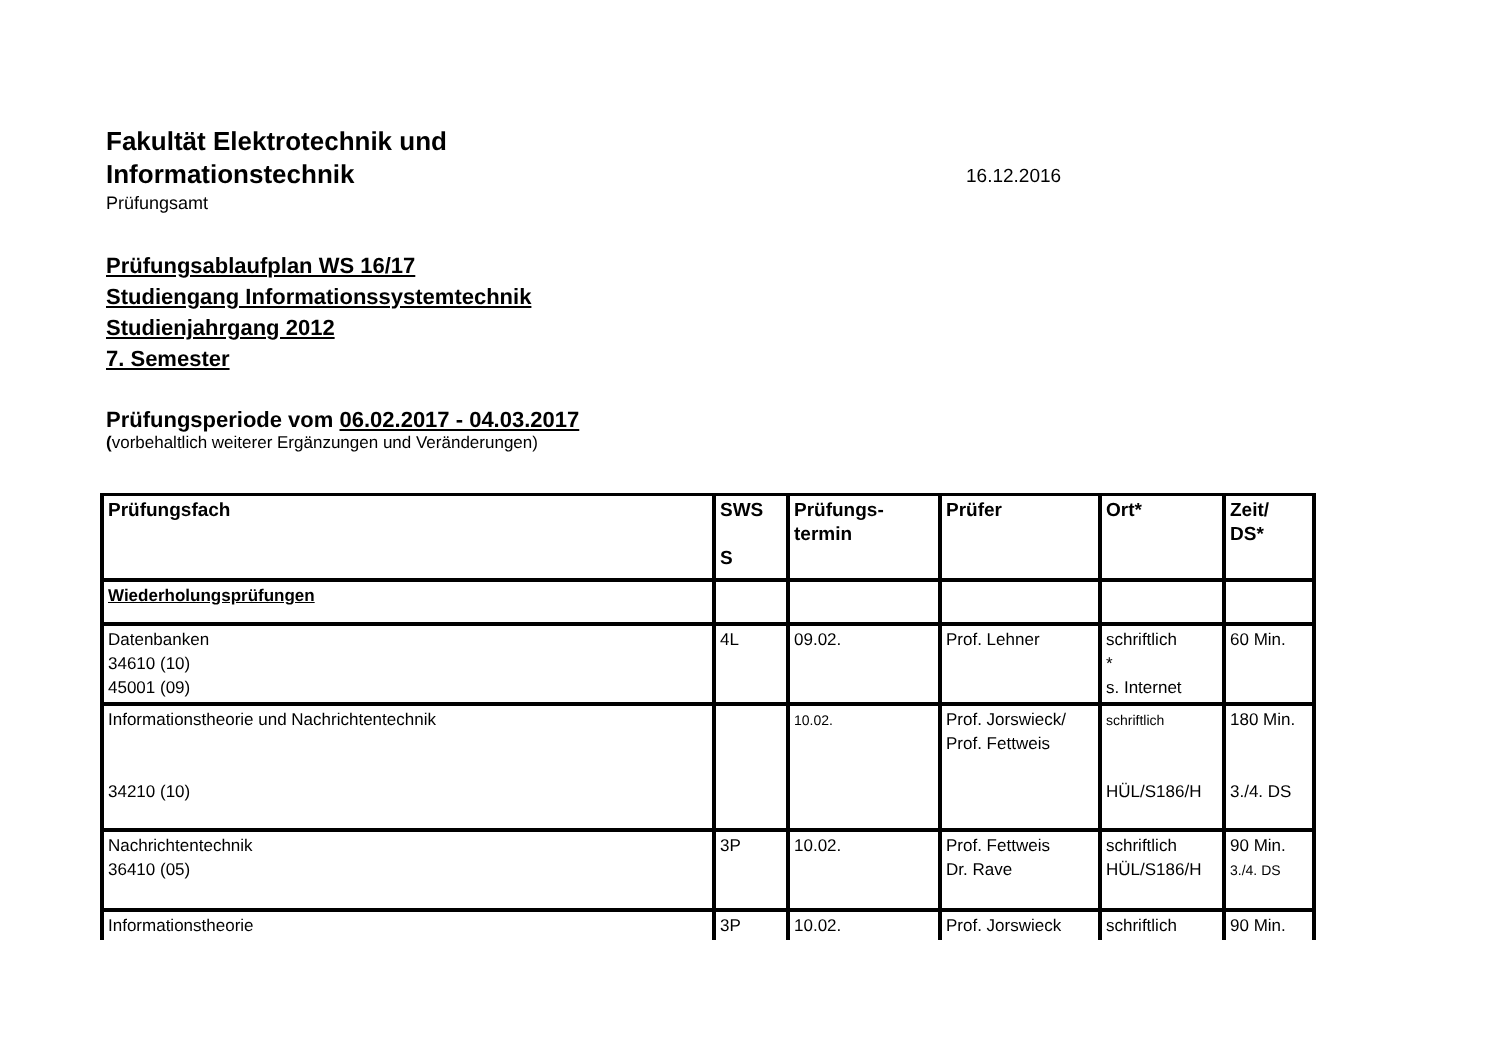Fakultät Elektrotechnik und
Informationstechnik
16.12.2016
Prüfungsamt
Prüfungsablaufplan WS 16/17
Studiengang Informationssystemtechnik
Studienjahrgang 2012
7. Semester
Prüfungsperiode vom 06.02.2017 - 04.03.2017
(vorbehaltlich weiterer Ergänzungen und Veränderungen)
| Prüfungsfach | SWS S | Prüfungs- termin | Prüfer | Ort* | Zeit/ DS* |
| --- | --- | --- | --- | --- | --- |
| Wiederholungsprüfungen | | | | | |
| Datenbanken 34610 (10) 45001 (09) | 4L | 09.02. | Prof. Lehner | schriftlich * s. Internet | 60 Min. |
| Informationstheorie und Nachrichtentechnik 34210 (10) | | 10.02. | Prof. Jorswieck/ Prof. Fettweis | schriftlich HÜL/S186/H | 180 Min. 3./4. DS |
| Nachrichtentechnik 36410 (05) | 3P | 10.02. | Prof. Fettweis Dr. Rave | schriftlich HÜL/S186/H | 90 Min. 3./4. DS |
| Informationstheorie | 3P | 10.02. | Prof. Jorswieck | schriftlich | 90 Min. |